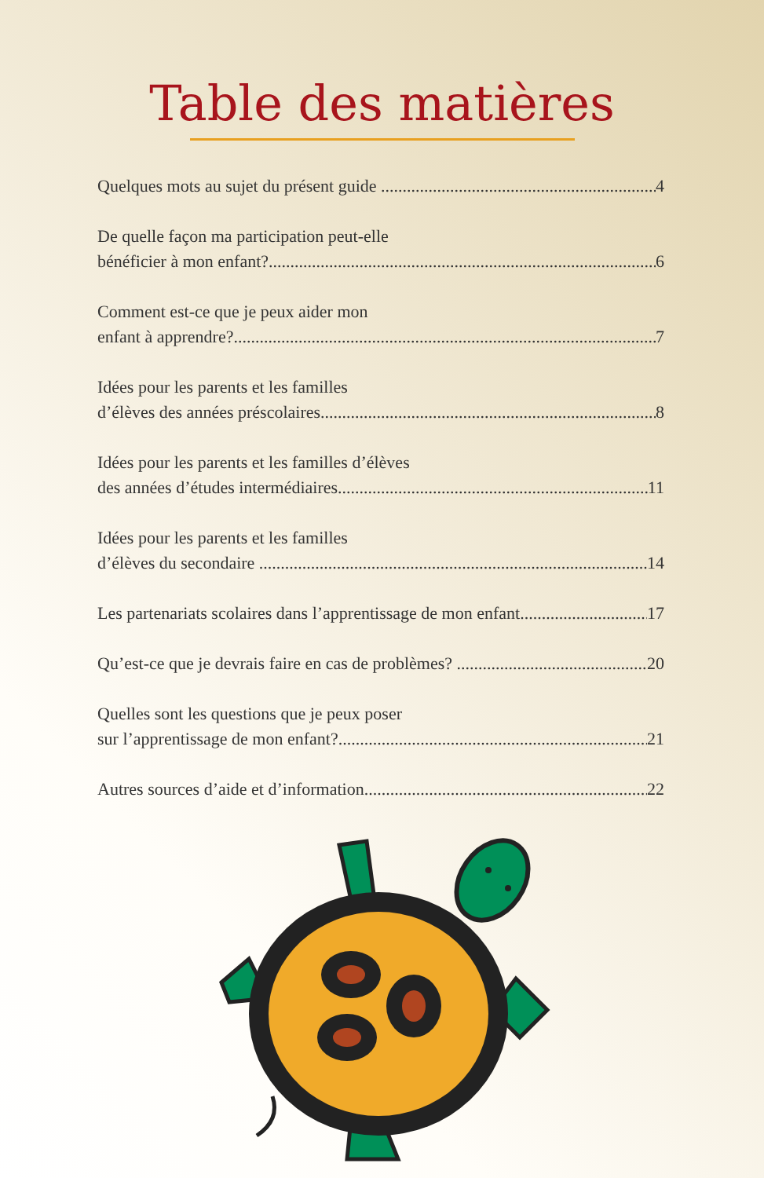Table des matières
Quelques mots au sujet du présent guide 4
De quelle façon ma participation peut-elle
bénéficier à mon enfant? 6
Comment est-ce que je peux aider mon
enfant à apprendre? 7
Idées pour les parents et les familles
d’élèves des années préscolaires 8
Idées pour les parents et les familles d’élèves
des années d’études intermédiaires 11
Idées pour les parents et les familles
d’élèves du secondaire 14
Les partenariats scolaires dans l’apprentissage de mon enfant 17
Qu’est-ce que je devrais faire en cas de problèmes? 20
Quelles sont les questions que je peux poser
sur l’apprentissage de mon enfant? 21
Autres sources d’aide et d’information 22